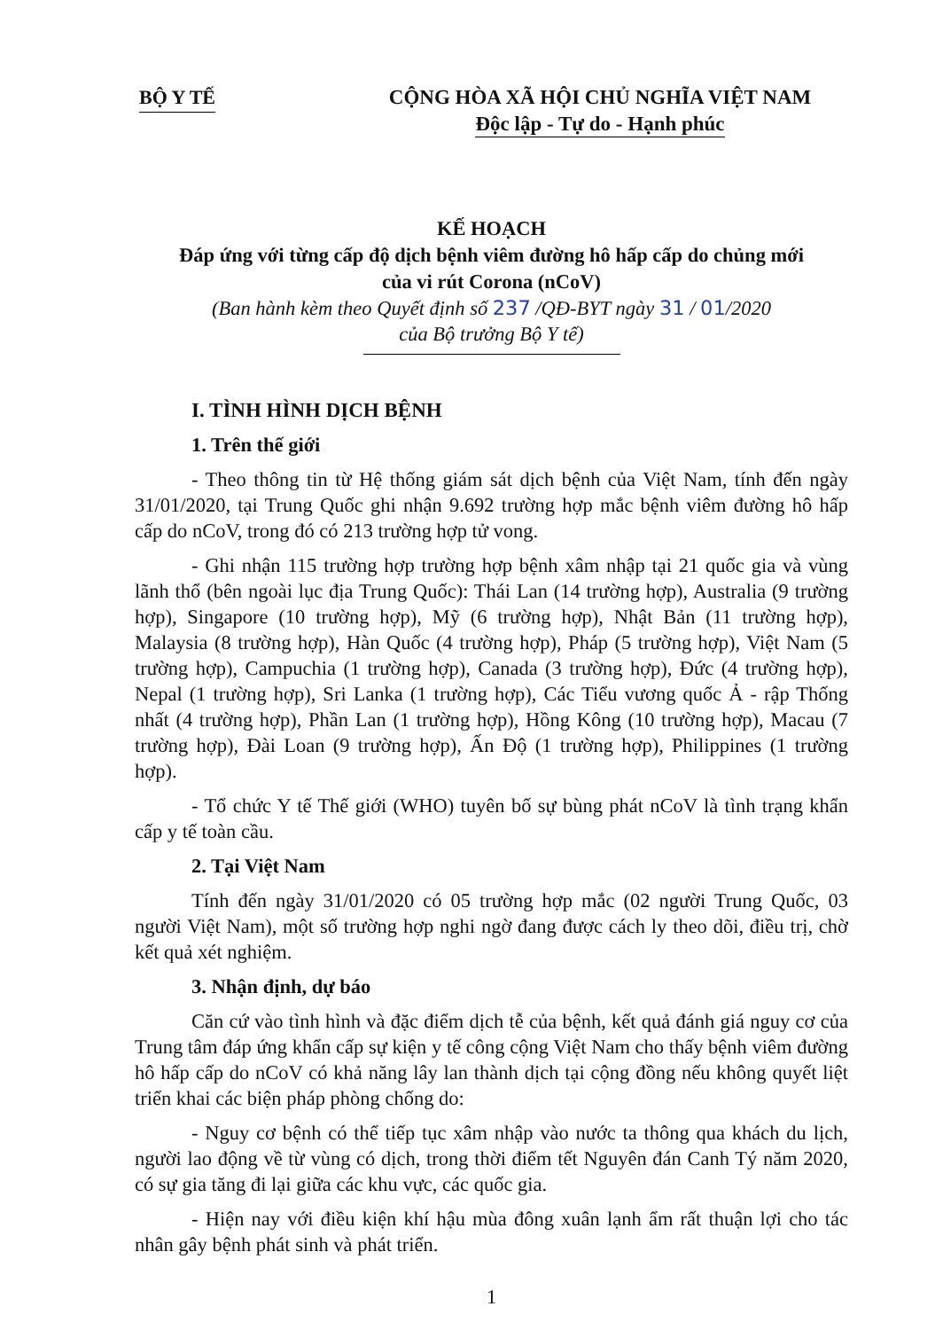BỘ Y TẾ
CỘNG HÒA XÃ HỘI CHỦ NGHĨA VIỆT NAM
Độc lập - Tự do - Hạnh phúc
KẾ HOẠCH
Đáp ứng với từng cấp độ dịch bệnh viêm đường hô hấp cấp do chủng mới
của vi rút Corona (nCoV)
(Ban hành kèm theo Quyết định số 237 /QĐ-BYT ngày 31 / 01/2020
của Bộ trưởng Bộ Y tế)
I. TÌNH HÌNH DỊCH BỆNH
1. Trên thế giới
- Theo thông tin từ Hệ thống giám sát dịch bệnh của Việt Nam, tính đến ngày 31/01/2020, tại Trung Quốc ghi nhận 9.692 trường hợp mắc bệnh viêm đường hô hấp cấp do nCoV, trong đó có 213 trường hợp tử vong.
- Ghi nhận 115 trường hợp trường hợp bệnh xâm nhập tại 21 quốc gia và vùng lãnh thổ (bên ngoài lục địa Trung Quốc): Thái Lan (14 trường hợp), Australia (9 trường hợp), Singapore (10 trường hợp), Mỹ (6 trường hợp), Nhật Bản (11 trường hợp), Malaysia (8 trường hợp), Hàn Quốc (4 trường hợp), Pháp (5 trường hợp), Việt Nam (5 trường hợp), Campuchia (1 trường hợp), Canada (3 trường hợp), Đức (4 trường hợp), Nepal (1 trường hợp), Sri Lanka (1 trường hợp), Các Tiểu vương quốc Ả - rập Thống nhất (4 trường hợp), Phần Lan (1 trường hợp), Hồng Kông (10 trường hợp), Macau (7 trường hợp), Đài Loan (9 trường hợp), Ấn Độ (1 trường hợp), Philippines (1 trường hợp).
- Tổ chức Y tế Thế giới (WHO) tuyên bố sự bùng phát nCoV là tình trạng khẩn cấp y tế toàn cầu.
2. Tại Việt Nam
Tính đến ngày 31/01/2020 có 05 trường hợp mắc (02 người Trung Quốc, 03 người Việt Nam), một số trường hợp nghi ngờ đang được cách ly theo dõi, điều trị, chờ kết quả xét nghiệm.
3. Nhận định, dự báo
Căn cứ vào tình hình và đặc điểm dịch tễ của bệnh, kết quả đánh giá nguy cơ của Trung tâm đáp ứng khẩn cấp sự kiện y tế công cộng Việt Nam cho thấy bệnh viêm đường hô hấp cấp do nCoV có khả năng lây lan thành dịch tại cộng đồng nếu không quyết liệt triển khai các biện pháp phòng chống do:
- Nguy cơ bệnh có thể tiếp tục xâm nhập vào nước ta thông qua khách du lịch, người lao động về từ vùng có dịch, trong thời điểm tết Nguyên đán Canh Tý năm 2020, có sự gia tăng đi lại giữa các khu vực, các quốc gia.
- Hiện nay với điều kiện khí hậu mùa đông xuân lạnh ẩm rất thuận lợi cho tác nhân gây bệnh phát sinh và phát triển.
1